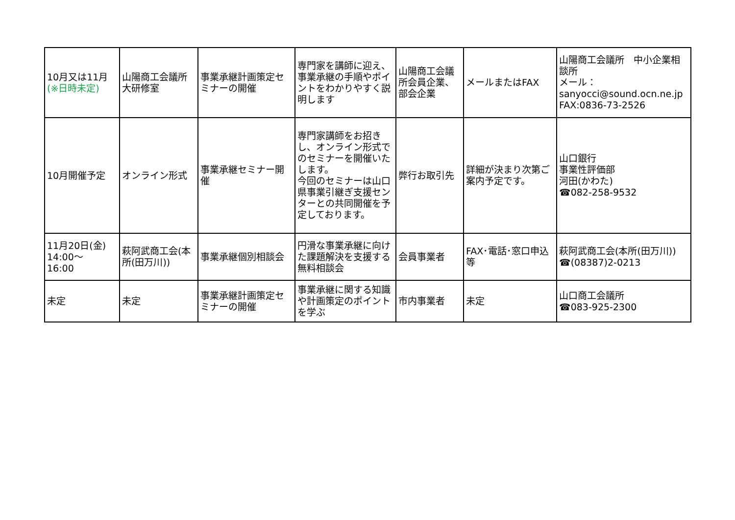| 10月又は11月 (※日時未定) | 山陽商工会議所大研修室 | 事業承継計画策定セミナーの開催 | 専門家を講師に迎え、事業承継の手順やポイントをわかりやすく説明します | 山陽商工会議所会員企業、部会企業 | メールまたはFAX | 山陽商工会議所 中小企業相談所 メール： sanyocci@sound.ocn.ne.jp FAX:0836-73-2526 |
| 10月開催予定 | オンライン形式 | 事業承継セミナー開催 | 専門家講師をお招きし、オンライン形式でのセミナーを開催いたします。 今回のセミナーは山口県事業引継ぎ支援センターとの共同開催を予定しております。 | 弊行お取引先 | 詳細が決まり次第ご案内予定です。 | 山口銀行 事業性評価部 河田(かわた) ☎082-258-9532 |
| 11月20日(金) 14:00～ 16:00 | 萩阿武商工会(本所(田万川)) | 事業承継個別相談会 | 円滑な事業承継に向けた課題解決を支援する無料相談会 | 会員事業者 | FAX･電話･窓口申込等 | 萩阿武商工会(本所(田万川)) ☎(08387)2-0213 |
| 未定 | 未定 | 事業承継計画策定セミナーの開催 | 事業承継に関する知識や計画策定のポイントを学ぶ | 市内事業者 | 未定 | 山口商工会議所 ☎083-925-2300 |